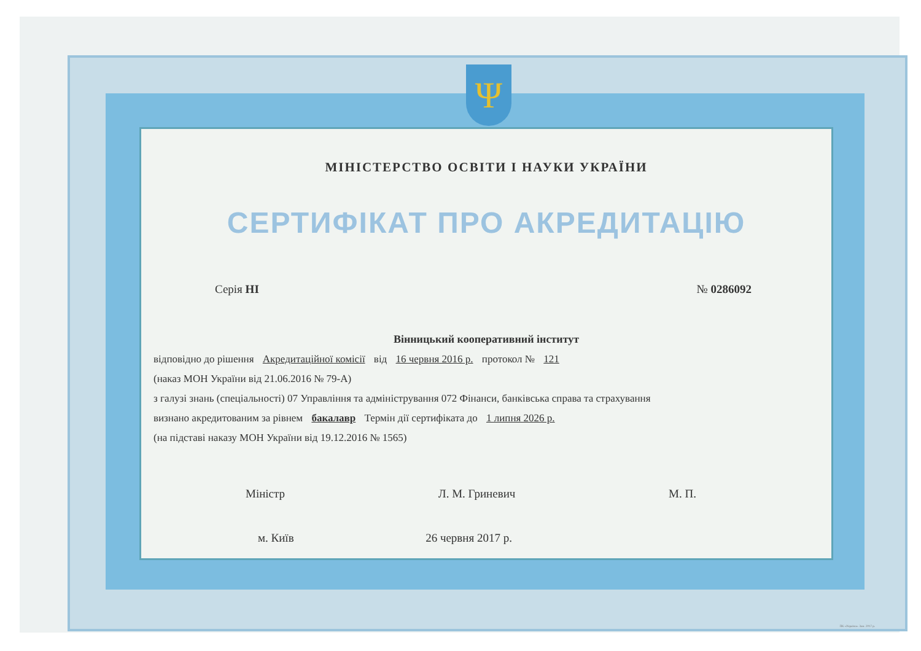МІНІСТЕРСТВО ОСВІТИ І НАУКИ УКРАЇНИ
СЕРТИФІКАТ ПРО АКРЕДИТАЦІЮ
Серія НІ № 0286092
Вінницький кооперативний інститут
відповідно до рішення Акредитаційної комісії від 16 червня 2016 р. протокол № 121
(наказ МОН України від 21.06.2016 № 79-А)
з галузі знань (спеціальності) 07 Управління та адміністрування 072 Фінанси, банківська справа та страхування
визнано акредитованим за рівнем бакалавр Термін дії сертифіката до 1 липня 2026 р.
(на підставі наказу МОН України від 19.12.2016 № 1565)
Міністр Л. М. Гриневич М. П.
м. Київ 26 червня 2017 р.
Ψ
ПК «Україна». Зам. 2017 р.